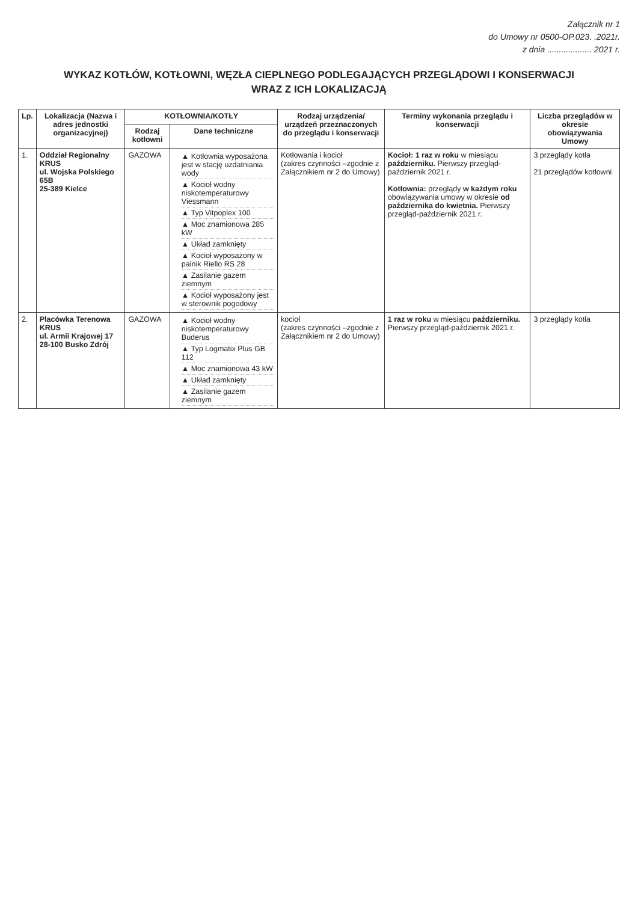Załącznik nr 1
do Umowy nr 0500-OP.023. .2021r.
z dnia ................... 2021 r.
WYKAZ KOTŁÓW, KOTŁOWNI, WĘZŁA CIEPLNEGO PODLEGAJĄCYCH PRZEGLĄDOWI I KONSERWACJI
WRAZ Z ICH LOKALIZACJĄ
| Lp. | Lokalizacja (Nazwa i adres jednostki organizacyjnej) | KOTŁOWNIA/KOTŁY | | Rodzaj urządzenia/ urządzeń przeznaczonych do przeglądu i konserwacji | Terminy wykonania przeglądu i konserwacji | Liczba przeglądów w okresie obowiązywania Umowy |
| --- | --- | --- | --- | --- | --- | --- |
| | | Rodzaj kotłowni | Dane techniczne | | | |
| 1. | Oddział Regionalny KRUS ul. Wojska Polskiego 65B 25-389 Kielce | GAZOWA | ▲ Kotłownia wyposażona jest w stację uzdatniania wody ▲ Kocioł wodny niskotemperaturowy Viessmann ▲ Typ Vitpoplex 100 ▲ Moc znamionowa 285 kW ▲ Układ zamknięty ▲ Kocioł wyposażony w palnik Riello RS 28 ▲ Zasilanie gazem ziemnym ▲ Kocioł wyposażony jest w sterownik pogodowy | Kotłowania i kocioł (zakres czynności –zgodnie z Załącznikiem nr 2 do Umowy) | Kocioł: 1 raz w roku w miesiącu październiku. Pierwszy przegląd-październik 2021 r. Kotłownia: przeglądy w każdym roku obowiązywania umowy w okresie od października do kwietnia. Pierwszy przegląd-październik 2021 r. | 3 przeglądy kotła 21 przeglądów kotłowni |
| 2. | Placówka Terenowa KRUS ul. Armii Krajowej 17 28-100 Busko Zdrój | GAZOWA | ▲ Kocioł wodny niskotemperaturowy Buderus ▲ Typ Logmatix Plus GB 112 ▲ Moc znamionowa 43 kW ▲ Układ zamknięty ▲ Zasilanie gazem ziemnym | kocioł (zakres czynności –zgodnie z Załącznikiem nr 2 do Umowy) | 1 raz w roku w miesiącu październiku. Pierwszy przegląd-październik 2021 r. | 3 przeglądy kotła |